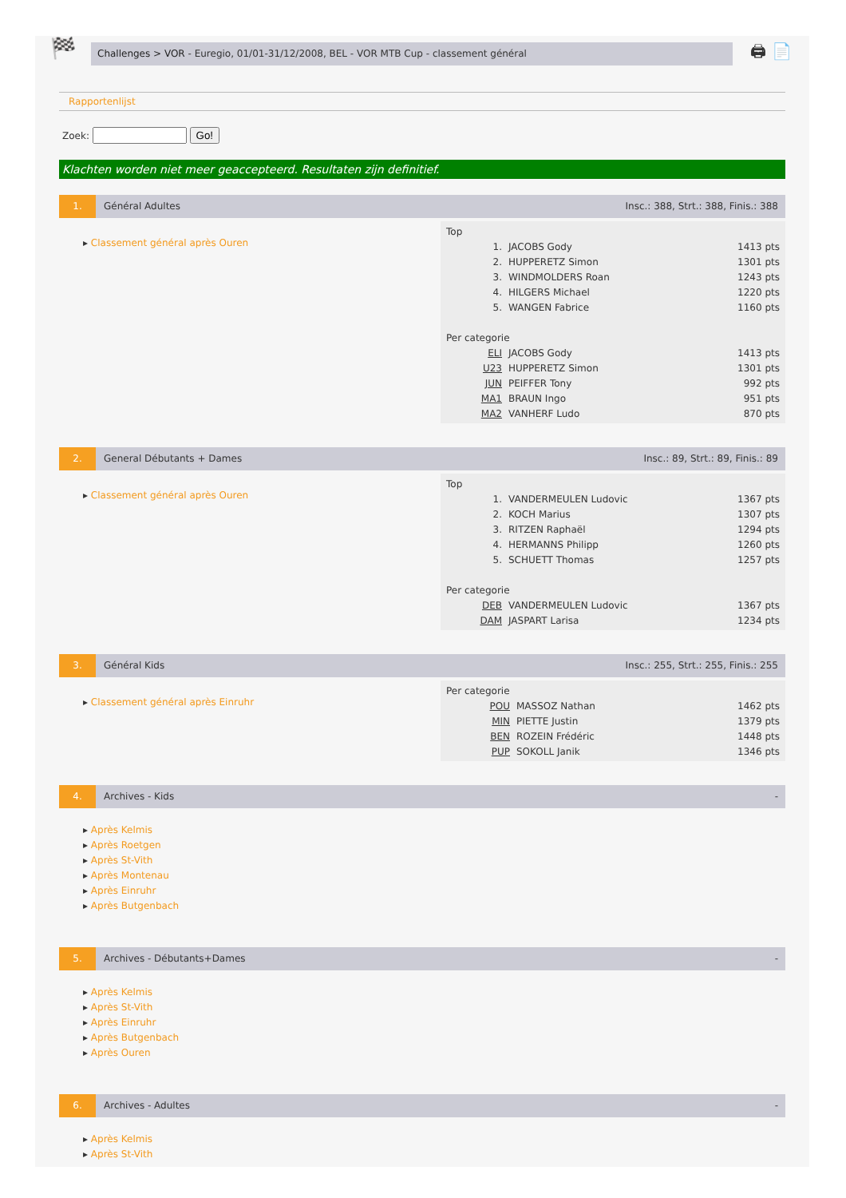🏁
Challenges > VOR - Euregio, 01/01-31/12/2008, BEL - VOR MTB Cup - classement général
🖨 📄
Rapportenlijst
Zoek: Go!
Klachten worden niet meer geaccepteerd. Resultaten zijn definitief.
1. Général Adultes Insc.: 388, Strt.: 388, Finis.: 388
▸ Classement général après Ouren
| Top | | |
| 1. | JACOBS Gody | 1413 pts |
| 2. | HUPPERETZ Simon | 1301 pts |
| 3. | WINDMOLDERS Roan | 1243 pts |
| 4. | HILGERS Michael | 1220 pts |
| 5. | WANGEN Fabrice | 1160 pts |
| Per categorie | | |
| ELI | JACOBS Gody | 1413 pts |
| U23 | HUPPERETZ Simon | 1301 pts |
| JUN | PEIFFER Tony | 992 pts |
| MA1 | BRAUN Ingo | 951 pts |
| MA2 | VANHERF Ludo | 870 pts |
2. General Débutants + Dames Insc.: 89, Strt.: 89, Finis.: 89
▸ Classement général après Ouren
| Top | | |
| 1. | VANDERMEULEN Ludovic | 1367 pts |
| 2. | KOCH Marius | 1307 pts |
| 3. | RITZEN Raphaël | 1294 pts |
| 4. | HERMANNS Philipp | 1260 pts |
| 5. | SCHUETT Thomas | 1257 pts |
| Per categorie | | |
| DEB | VANDERMEULEN Ludovic | 1367 pts |
| DAM | JASPART Larisa | 1234 pts |
3. Général Kids Insc.: 255, Strt.: 255, Finis.: 255
▸ Classement général après Einruhr
| Per categorie | | |
| POU | MASSOZ Nathan | 1462 pts |
| MIN | PIETTE Justin | 1379 pts |
| BEN | ROZEIN Frédéric | 1448 pts |
| PUP | SOKOLL Janik | 1346 pts |
4. Archives - Kids -
▸ Après Kelmis
▸ Après Roetgen
▸ Après St-Vith
▸ Après Montenau
▸ Après Einruhr
▸ Après Butgenbach
5. Archives - Débutants+Dames -
▸ Après Kelmis
▸ Après St-Vith
▸ Après Einruhr
▸ Après Butgenbach
▸ Après Ouren
6. Archives - Adultes -
▸ Après Kelmis
▸ Après St-Vith